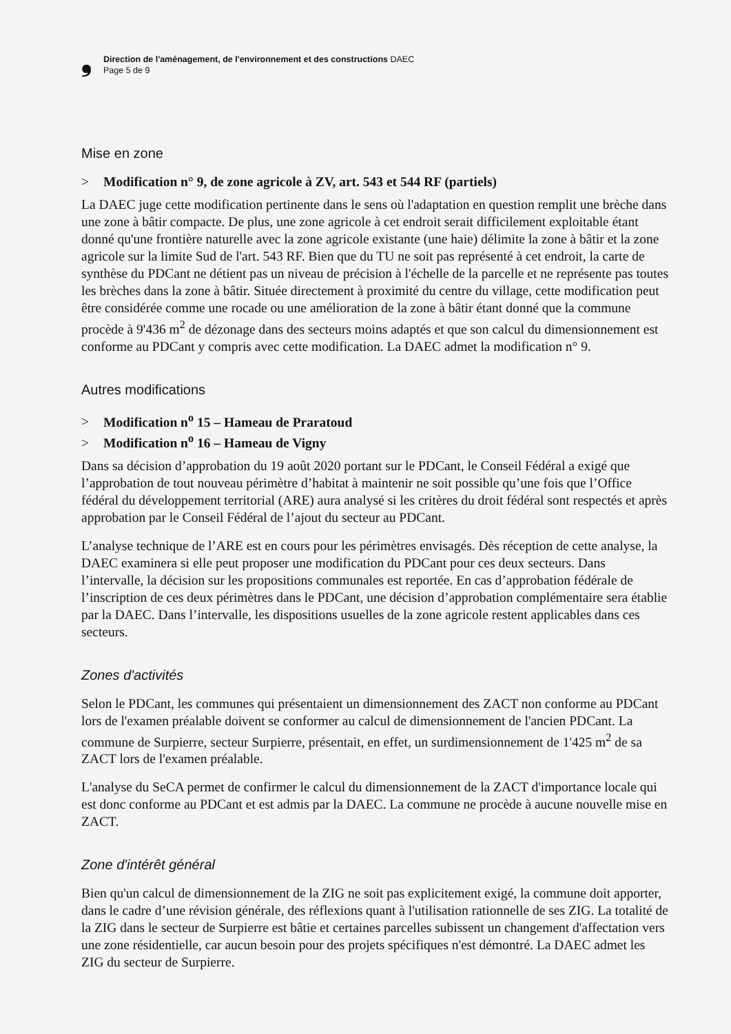❟
Direction de l'aménagement, de l'environnement et des constructions DAEC
Page 5 de 9
Mise en zone
> Modification n° 9, de zone agricole à ZV, art. 543 et 544 RF (partiels)
La DAEC juge cette modification pertinente dans le sens où l'adaptation en question remplit une brèche dans une zone à bâtir compacte. De plus, une zone agricole à cet endroit serait difficilement exploitable étant donné qu'une frontière naturelle avec la zone agricole existante (une haie) délimite la zone à bâtir et la zone agricole sur la limite Sud de l'art. 543 RF. Bien que du TU ne soit pas représenté à cet endroit, la carte de synthèse du PDCant ne détient pas un niveau de précision à l'échelle de la parcelle et ne représente pas toutes les brèches dans la zone à bâtir. Située directement à proximité du centre du village, cette modification peut être considérée comme une rocade ou une amélioration de la zone à bâtir étant donné que la commune procède à 9'436 m<sup>2</sup> de dézonage dans des secteurs moins adaptés et que son calcul du dimensionnement est conforme au PDCant y compris avec cette modification. La DAEC admet la modification n° 9.
Autres modifications
> Modification n<sup>o</sup> 15 – Hameau de Praratoud
> Modification n<sup>o</sup> 16 – Hameau de Vigny
Dans sa décision d’approbation du 19 août 2020 portant sur le PDCant, le Conseil Fédéral a exigé que l’approbation de tout nouveau périmètre d’habitat à maintenir ne soit possible qu’une fois que l’Office fédéral du développement territorial (ARE) aura analysé si les critères du droit fédéral sont respectés et après approbation par le Conseil Fédéral de l’ajout du secteur au PDCant.
L’analyse technique de l’ARE est en cours pour les périmètres envisagés. Dès réception de cette analyse, la DAEC examinera si elle peut proposer une modification du PDCant pour ces deux secteurs. Dans l’intervalle, la décision sur les propositions communales est reportée. En cas d’approbation fédérale de l’inscription de ces deux périmètres dans le PDCant, une décision d’approbation complémentaire sera établie par la DAEC. Dans l’intervalle, les dispositions usuelles de la zone agricole restent applicables dans ces secteurs.
Zones d'activités
Selon le PDCant, les communes qui présentaient un dimensionnement des ZACT non conforme au PDCant lors de l'examen préalable doivent se conformer au calcul de dimensionnement de l'ancien PDCant. La commune de Surpierre, secteur Surpierre, présentait, en effet, un surdimensionnement de 1'425 m<sup>2</sup> de sa ZACT lors de l'examen préalable.
L'analyse du SeCA permet de confirmer le calcul du dimensionnement de la ZACT d'importance locale qui est donc conforme au PDCant et est admis par la DAEC. La commune ne procède à aucune nouvelle mise en ZACT.
Zone d'intérêt général
Bien qu'un calcul de dimensionnement de la ZIG ne soit pas explicitement exigé, la commune doit apporter, dans le cadre d’une révision générale, des réflexions quant à l'utilisation rationnelle de ses ZIG. La totalité de la ZIG dans le secteur de Surpierre est bâtie et certaines parcelles subissent un changement d'affectation vers une zone résidentielle, car aucun besoin pour des projets spécifiques n'est démontré. La DAEC admet les ZIG du secteur de Surpierre.